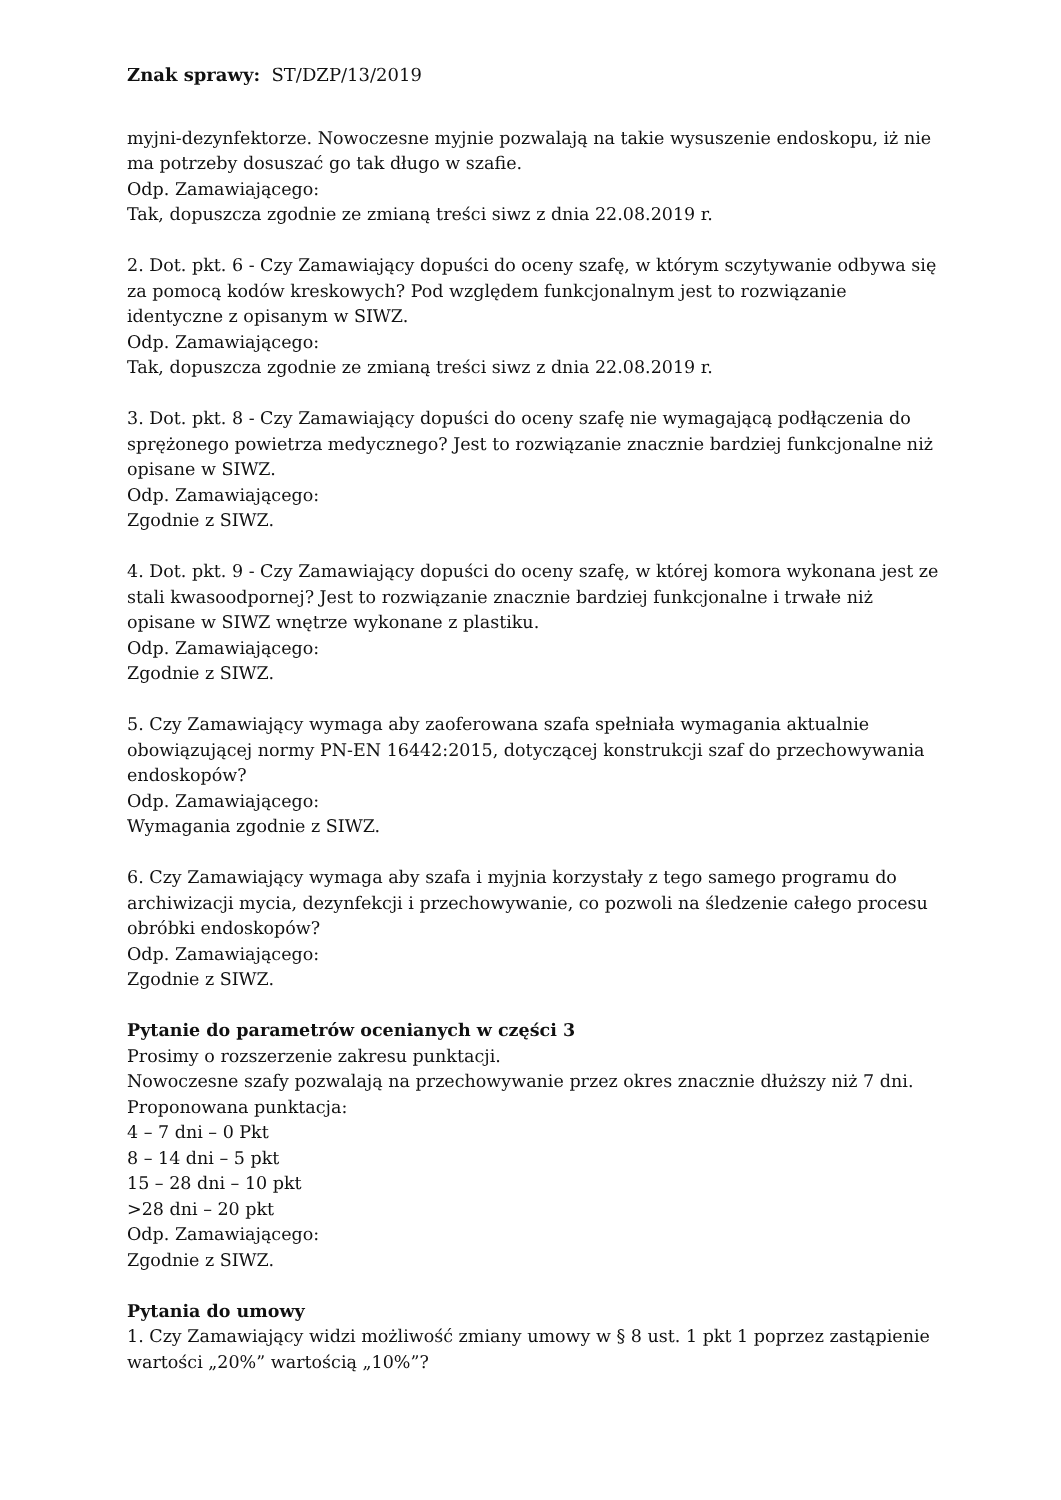Znak sprawy: ST/DZP/13/2019
myjni-dezynfektorze. Nowoczesne myjnie pozwalają na takie wysuszenie endoskopu, iż nie ma potrzeby dosuszać go tak długo w szafie.
Odp. Zamawiającego:
Tak, dopuszcza zgodnie ze zmianą treści siwz z dnia 22.08.2019 r.
2. Dot. pkt. 6 - Czy Zamawiający dopuści do oceny szafę, w którym sczytywanie odbywa się za pomocą kodów kreskowych? Pod względem funkcjonalnym jest to rozwiązanie identyczne z opisanym w SIWZ.
Odp. Zamawiającego:
Tak, dopuszcza zgodnie ze zmianą treści siwz z dnia 22.08.2019 r.
3. Dot. pkt. 8 - Czy Zamawiający dopuści do oceny szafę nie wymagającą podłączenia do sprężonego powietrza medycznego? Jest to rozwiązanie znacznie bardziej funkcjonalne niż opisane w SIWZ.
Odp. Zamawiającego:
Zgodnie z SIWZ.
4. Dot. pkt. 9 - Czy Zamawiający dopuści do oceny szafę, w której komora wykonana jest ze stali kwasoodpornej? Jest to rozwiązanie znacznie bardziej funkcjonalne i trwałe niż opisane w SIWZ wnętrze wykonane z plastiku.
Odp. Zamawiającego:
Zgodnie z SIWZ.
5. Czy Zamawiający wymaga aby zaoferowana szafa spełniała wymagania aktualnie obowiązującej normy PN-EN 16442:2015, dotyczącej konstrukcji szaf do przechowywania endoskopów?
Odp. Zamawiającego:
Wymagania zgodnie z SIWZ.
6. Czy Zamawiający wymaga aby szafa i myjnia korzystały z tego samego programu do archiwizacji mycia, dezynfekcji i przechowywanie, co pozwoli na śledzenie całego procesu obróbki endoskopów?
Odp. Zamawiającego:
Zgodnie z SIWZ.
Pytanie do parametrów ocenianych w części 3
Prosimy o rozszerzenie zakresu punktacji.
Nowoczesne szafy pozwalają na przechowywanie przez okres znacznie dłuższy niż 7 dni. Proponowana punktacja:
4 – 7 dni – 0 Pkt
8 – 14 dni – 5 pkt
15 – 28 dni – 10 pkt
>28 dni – 20 pkt
Odp. Zamawiającego:
Zgodnie z SIWZ.
Pytania do umowy
1. Czy Zamawiający widzi możliwość zmiany umowy w § 8 ust. 1 pkt 1 poprzez zastąpienie wartości „20%” wartością „10%”?